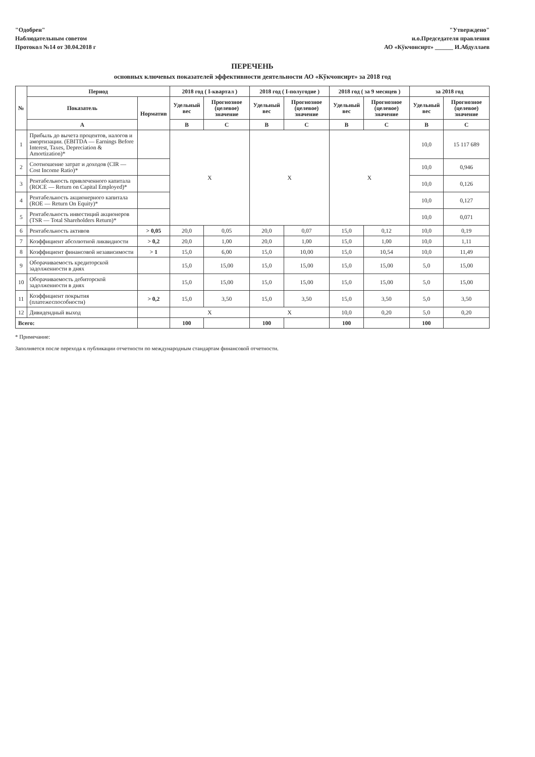"Одобрен"
Наблюдательным советом
Протокол №14 от 30.04.2018 г
"Утверждено"
и.о.Председателя правления
АО «Кўкчонсирт» ______ И.Абдуллаев
ПЕРЕЧЕНЬ
основных ключевых показателей эффективности деятельности АО «Кўкчонсирт» за 2018 год
| № | Период | | 2018 год ( I-квартал ) | | 2018 год ( I-полугодие ) | | 2018 год ( за 9 месяцев ) | | за 2018 год | |
| --- | --- | --- | --- | --- | --- | --- | --- | --- | --- | --- |
| | Показатель | Норматив | Удельный вес | Прогнозное (целевое) значение | Удельный вес | Прогнозное (целевое) значение | Удельный вес | Прогнозное (целевое) значение | Удельный вес | Прогнозное (целевое) значение |
| | A | | B | C | B | C | B | C | B | C |
| 1 | Прибыль до вычета процентов, налогов и амортизации. (EBITDA — Earnings Before Interest, Taxes, Depreciation & Amortization)* | | X | | X | | X | | 10,0 | 15 117 689 |
| 2 | Соотношение затрат и доходов (CIR — Cost Income Ratio)* | | | | | | | | 10,0 | 0,946 |
| 3 | Рентабельность привлеченного капитала (ROCE — Return on Capital Employed)* | | | | | | | | 10,0 | 0,126 |
| 4 | Рентабельность акционерного капитала (ROE — Return On Equity)* | | | | | | | | 10,0 | 0,127 |
| 5 | Рентабельность инвестиций акционеров (TSR — Total Shareholders Return)* | | | | | | | | 10,0 | 0,071 |
| 6 | Рентабельность активов | > 0,05 | 20,0 | 0,05 | 20,0 | 0,07 | 15,0 | 0,12 | 10,0 | 0,19 |
| 7 | Коэффициент абсолютной ликвидности | > 0,2 | 20,0 | 1,00 | 20,0 | 1,00 | 15,0 | 1,00 | 10,0 | 1,11 |
| 8 | Коэффициент финансовой независимости | > 1 | 15,0 | 6,00 | 15,0 | 10,00 | 15,0 | 10,54 | 10,0 | 11,49 |
| 9 | Оборачиваемость кредиторской задолженности в днях | | 15,0 | 15,00 | 15,0 | 15,00 | 15,0 | 15,00 | 5,0 | 15,00 |
| 10 | Оборачиваемость дебиторской задолженности в днях | | 15,0 | 15,00 | 15,0 | 15,00 | 15,0 | 15,00 | 5,0 | 15,00 |
| 11 | Коэффициент покрытия (платежеспособности) | > 0,2 | 15,0 | 3,50 | 15,0 | 3,50 | 15,0 | 3,50 | 5,0 | 3,50 |
| 12 | Дивидендный выход | | X | | X | | 10,0 | 0,20 | 5,0 | 0,20 |
| Всего: | | | 100 | | 100 | | 100 | | 100 | |
* Примечание:
Заполняется после перехода к публикации отчетности по международным стандартам финансовой отчетности.